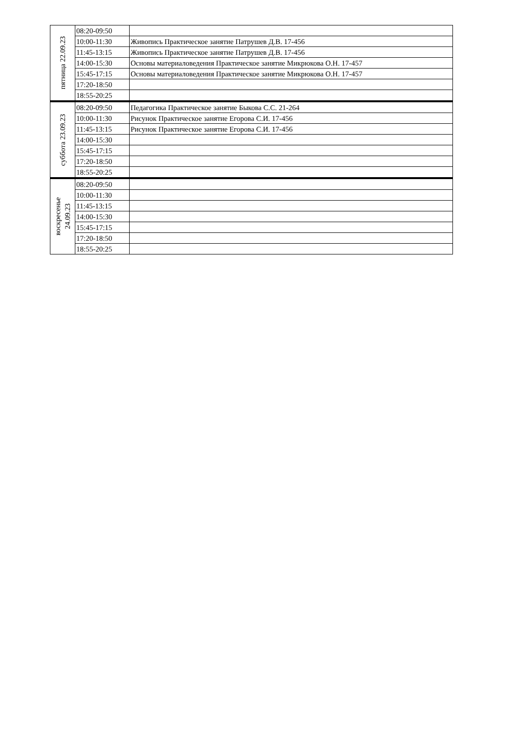| пятница 22.09.23 | 08:20-09:50 | |
| | 10:00-11:30 | Живопись Практическое занятие Патрушев Д.В. 17-456 |
| | 11:45-13:15 | Живопись Практическое занятие Патрушев Д.В. 17-456 |
| | 14:00-15:30 | Основы материаловедения Практическое занятие Микрюкова О.Н. 17-457 |
| | 15:45-17:15 | Основы материаловедения Практическое занятие Микрюкова О.Н. 17-457 |
| | 17:20-18:50 | |
| | 18:55-20:25 | |
| суббота 23.09.23 | 08:20-09:50 | Педагогика Практическое занятие Быкова С.С. 21-264 |
| | 10:00-11:30 | Рисунок Практическое занятие Егорова С.И. 17-456 |
| | 11:45-13:15 | Рисунок Практическое занятие Егорова С.И. 17-456 |
| | 14:00-15:30 | |
| | 15:45-17:15 | |
| | 17:20-18:50 | |
| | 18:55-20:25 | |
| воскресенье 24.09.23 | 08:20-09:50 | |
| | 10:00-11:30 | |
| | 11:45-13:15 | |
| | 14:00-15:30 | |
| | 15:45-17:15 | |
| | 17:20-18:50 | |
| | 18:55-20:25 | |